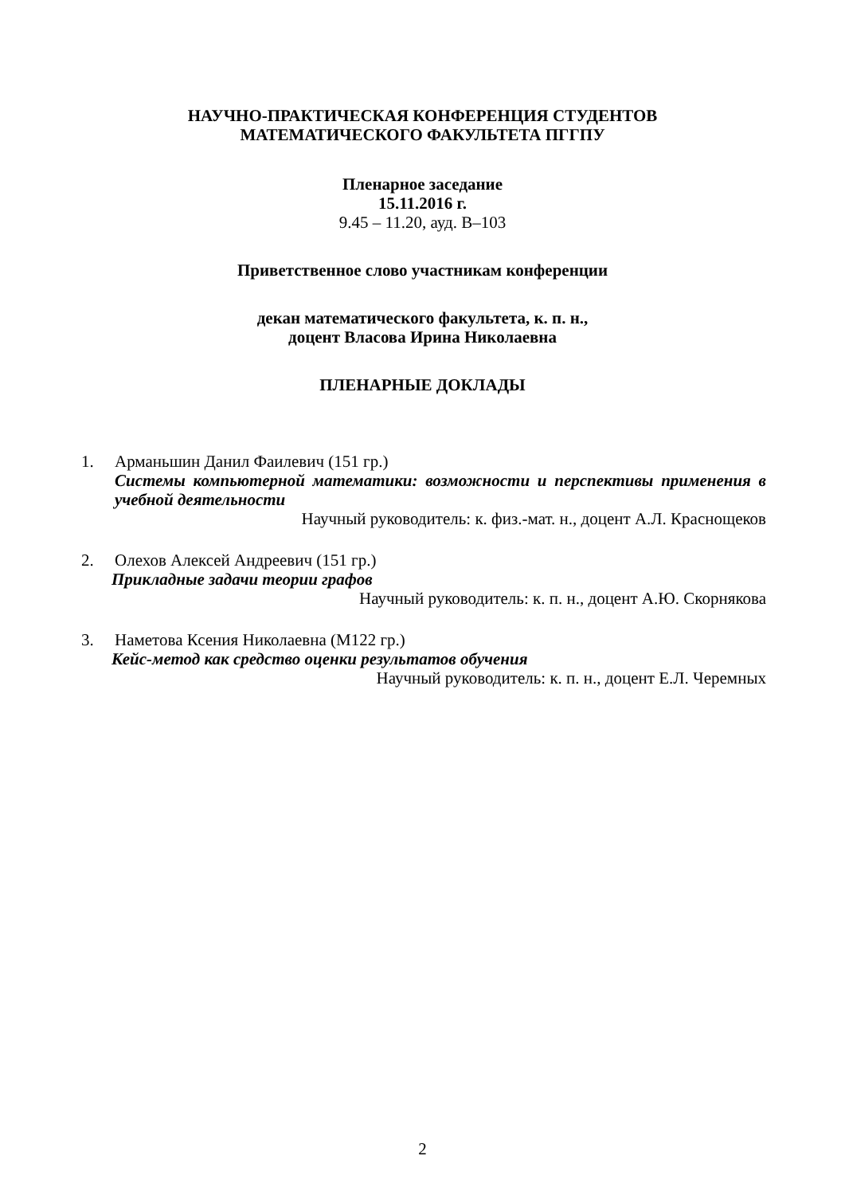НАУЧНО-ПРАКТИЧЕСКАЯ КОНФЕРЕНЦИЯ СТУДЕНТОВ
МАТЕМАТИЧЕСКОГО ФАКУЛЬТЕТА ПГГПУ
Пленарное заседание
15.11.2016 г.
9.45 – 11.20, ауд. В–103
Приветственное слово участникам конференции
декан математического факультета, к. п. н.,
доцент Власова Ирина Николаевна
ПЛЕНАРНЫЕ ДОКЛАДЫ
1. Арманьшин Данил Фаилевич (151 гр.)
Системы компьютерной математики: возможности и перспективы применения в учебной деятельности
Научный руководитель: к. физ.-мат. н., доцент А.Л. Краснощеков
2. Олехов Алексей Андреевич (151 гр.)
Прикладные задачи теории графов
Научный руководитель: к. п. н., доцент А.Ю. Скорнякова
3. Наметова Ксения Николаевна (М122 гр.)
Кейс-метод как средство оценки результатов обучения
Научный руководитель: к. п. н., доцент Е.Л. Черемных
2